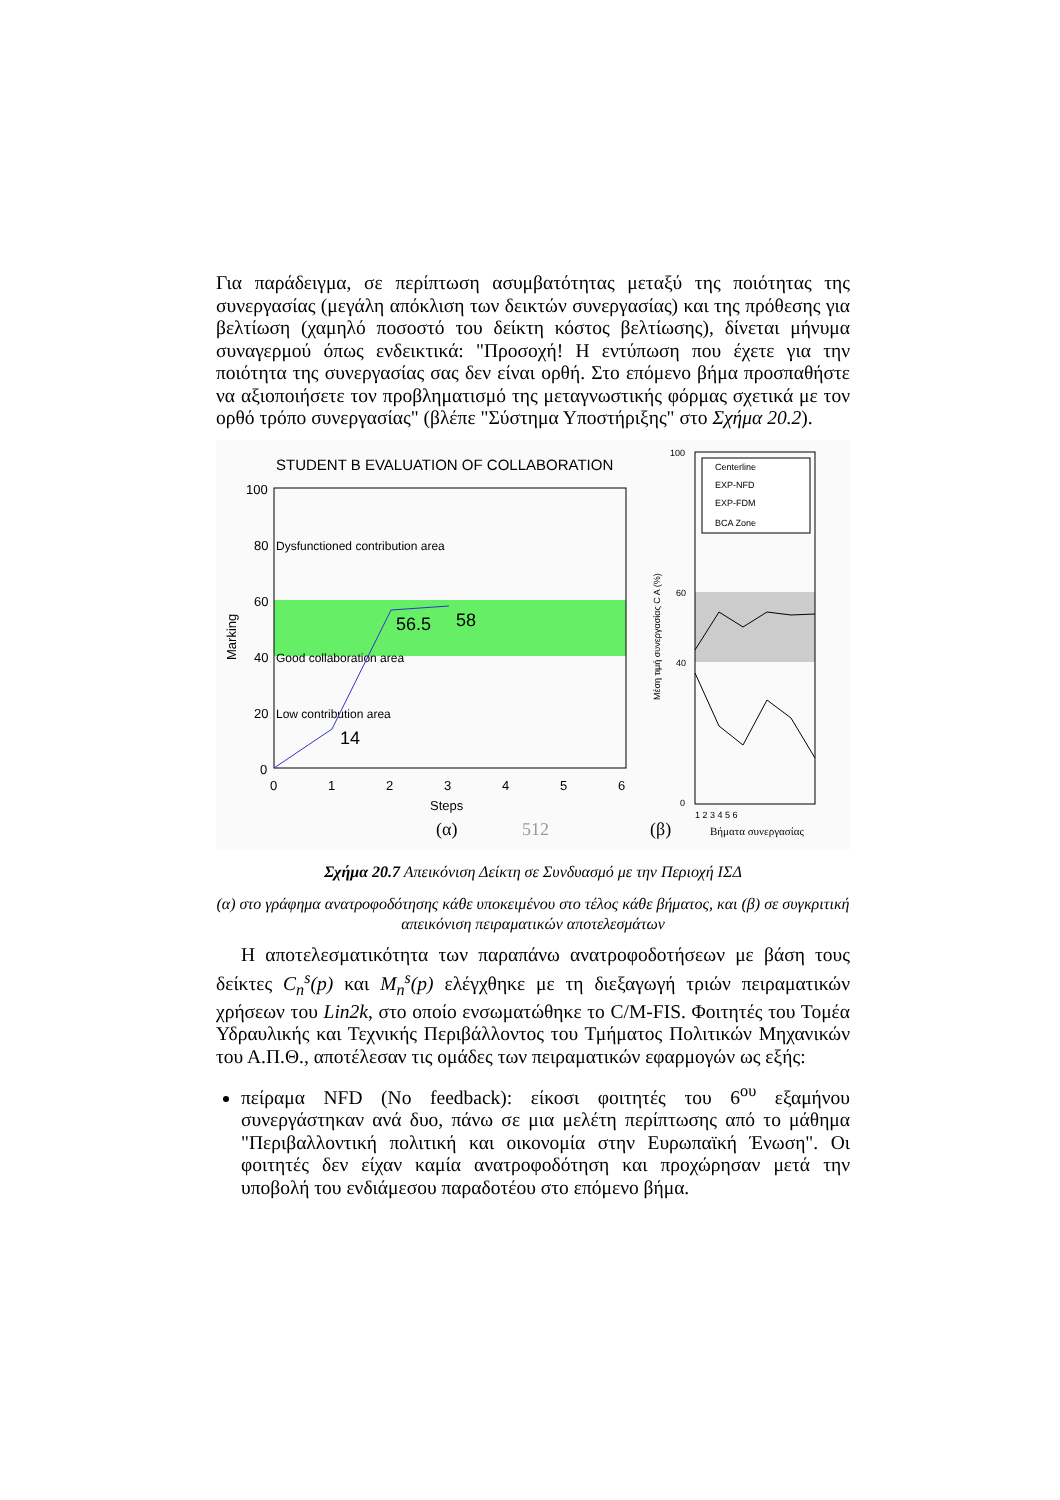Για παράδειγμα, σε περίπτωση ασυμβατότητας μεταξύ της ποιότητας της συνεργασίας (μεγάλη απόκλιση των δεικτών συνεργασίας) και της πρόθεσης για βελτίωση (χαμηλό ποσοστό του δείκτη κόστος βελτίωσης), δίνεται μήνυμα συναγερμού όπως ενδεικτικά: "Προσοχή! Η εντύπωση που έχετε για την ποιότητα της συνεργασίας σας δεν είναι ορθή. Στο επόμενο βήμα προσπαθήστε να αξιοποιήσετε τον προβληματισμό της μεταγνωστικής φόρμας σχετικά με τον ορθό τρόπο συνεργασίας" (βλέπε "Σύστημα Υποστήριξης" στο Σχήμα 20.2).
STUDENT B EVALUATION OF COLLABORATION
100
80
60
40
20
0
Dysfunctioned contribution area
Good collaboration area
Low contribution area
56.5
58
14
0
1
2
3
4
5
6
Steps
Marking
(α)
512
Centerline
EXP-NFD
EXP-FDM
BCA Zone
100
60
40
0
Μέση τιμή συνεργασίας C A (%)
1 2 3 4 5 6
(β)
Βήματα συνεργασίας
Σχήμα 20.7 Απεικόνιση Δείκτη σε Συνδυασμό με την Περιοχή ΙΣΔ
(α) στο γράφημα ανατροφοδότησης κάθε υποκειμένου στο τέλος κάθε βήματος, και (β) σε συγκριτική απεικόνιση πειραματικών αποτελεσμάτων
Η αποτελεσματικότητα των παραπάνω ανατροφοδοτήσεων με βάση τους δείκτες C<sub>n</sub><sup>s</sup>(p) και M<sub>n</sub><sup>s</sup>(p) ελέγχθηκε με τη διεξαγωγή τριών πειραματικών χρήσεων του Lin2k, στο οποίο ενσωματώθηκε το C/M-FIS. Φοιτητές του Τομέα Υδραυλικής και Τεχνικής Περιβάλλοντος του Τμήματος Πολιτικών Μηχανικών του Α.Π.Θ., αποτέλεσαν τις ομάδες των πειραματικών εφαρμογών ως εξής:
πείραμα NFD (No feedback): είκοσι φοιτητές του 6<sup>ου</sup> εξαμήνου συνεργάστηκαν ανά δυο, πάνω σε μια μελέτη περίπτωσης από το μάθημα "Περιβαλλοντική πολιτική και οικονομία στην Ευρωπαϊκή Ένωση". Οι φοιτητές δεν είχαν καμία ανατροφοδότηση και προχώρησαν μετά την υποβολή του ενδιάμεσου παραδοτέου στο επόμενο βήμα.